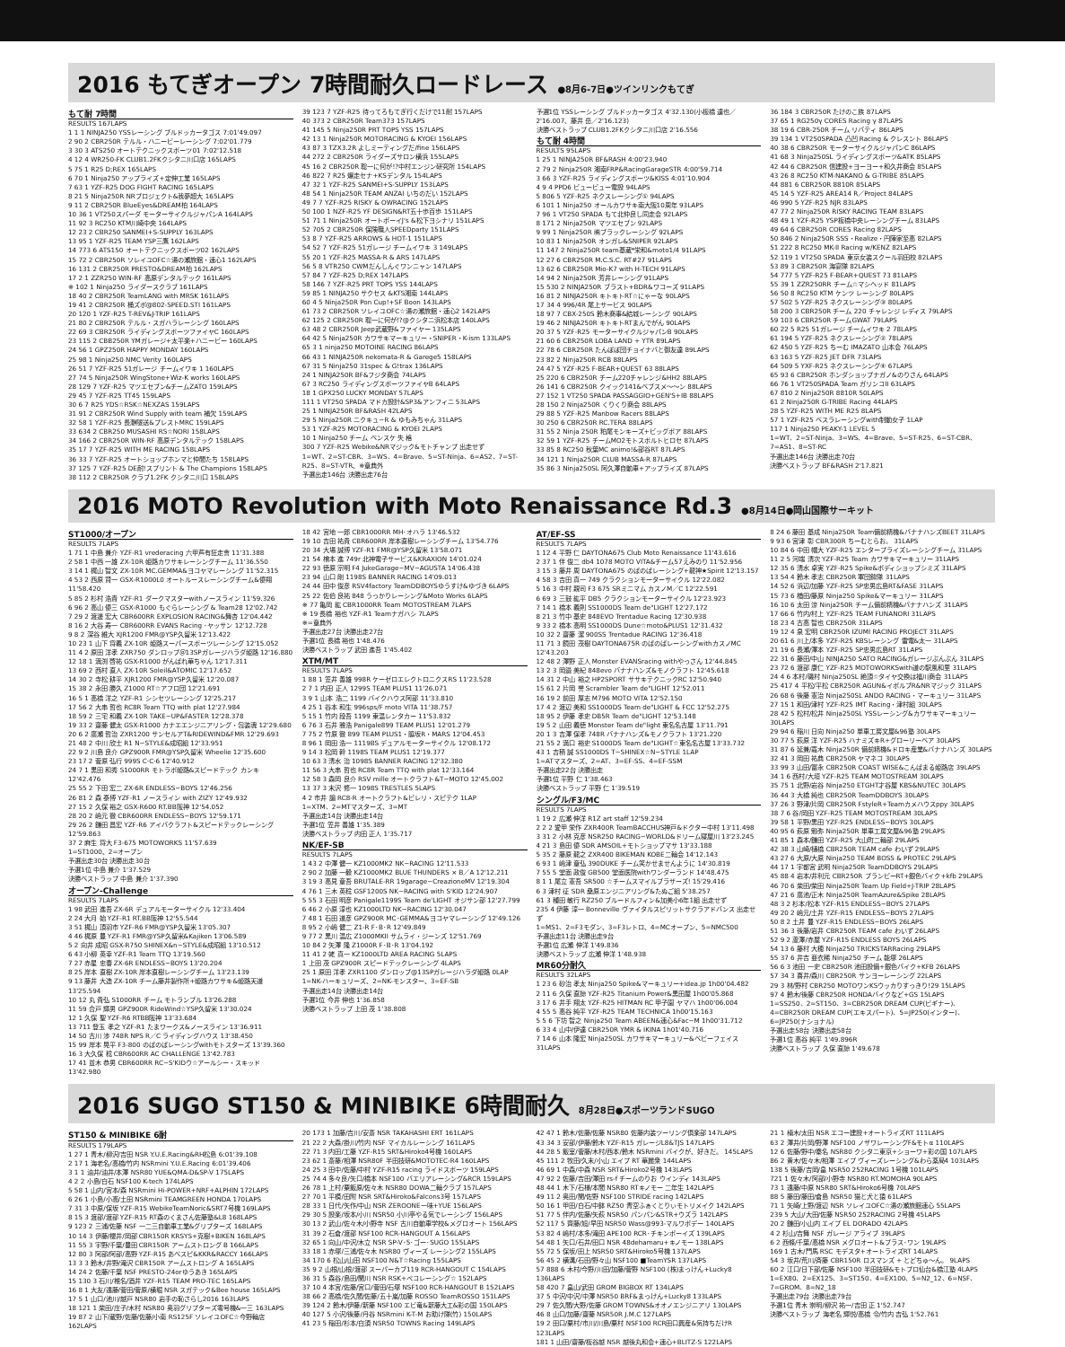2016 もてぎオープン 7時間耐久ロードレース
●8月6-7日●ツインリンクもてぎ
もて耐 7時間
RESULTS 167LAPS 1 1 1 NINJA250 YSSレーシング ブルドッカータゴス 7:01'49.097 2 90 2 CBR250R テルル・ハニービーレーシング 7:02'01.779 3 30 3 ATS250 オートテクニックスポーツ01 7:02'12.518 4 12 4 WR250-FK CLUB1.2FKクシタニ川口店 165LAPS 5 75 1 R25 D;REX 165LAPS 6 70 1 Ninja250 アップライズ+定伸工業 165LAPS 7 63 1 YZF-R25 DOG FIGHT RACING 165LAPS 8 21 5 Ninja250R NRプロジェクト&我夢超大 165LAPS 9 11 2 CBR250R BlueEyes&DREAM柏 164LAPS 10 36 1 VT250スパーダ モーターサイクルジャパンA 164LAPS 11 92 3 RC250 KTM川崎中央 164LAPS 12 23 2 CBR250 SANMEI+S-SUPPLY 163LAPS 13 95 1 YZF-R25 TEAM YSP三鷹 162LAPS 14 773 6 ATS150 オートテクニックスポーツ02 162LAPS 15 72 2 CBR250R ソレイユOFC☆湯の瀬旅館・速心1 162LAPS 16 131 2 CBR250R PRESTO&DREAM柏 162LAPS 17 2 1 ZZR250 WIN-RF 高原デンタルテック 161LAPS ※ 102 1 Ninja250 ライダースクラブ 161LAPS 18 40 2 CBR250R TeamLANG with MRSK 161LAPS 19 41 2 CBR250R 桶ズボ@802-SPEED.STI 161LAPS 20 120 1 YZF-R25 T-REV&J-TRIP 161LAPS 21 80 2 CBR250R テルル・スガハラレーシング 160LAPS 22 69 3 CBR250R ライディングスポーツファイヤC 160LAPS 23 115 2 CBB250R YMガレージ+太平楽+ハニービー 160LAPS 24 56 1 GPZ250R HAPPY MONDAY 160LAPS 25 98 1 Ninja250 NMC Verity 160LAPS 26 51 7 YZF-R25 51ガレージ チームイワキ 1 160LAPS 27 74 5 Ninja250R WingStone+Wiz-K works 160LAPS 28 129 7 YZF-R25 マツエセブン&チームZATO 159LAPS 29 45 7 YZF-R25 TT45 159LAPS 30 6 7 R25 YDS☆RSK☆NEXZAS 159LAPS 31 91 2 CBR250R Wind Supply with team 補欠 159LAPS 32 58 1 YZF-R25 長瀞隧送&プレストMRC 159LAPS 33 634 2 CBR250 MUSASHI RS☆NORI 158LAPS 34 166 2 CBR250R WIN-RF 高原デンタルテック 158LAPS 35 17 7 YZF-R25 WITH ME RACING 158LAPS 36 33 7 YZF-R25 オートショップホンマと仲間たち 158LAPS 37 125 7 YZF-R25 DE耐!スプリント & The Champions 158LAPS 38 112 2 CBR250R クラブ1.2FK クシタニ川口 158LAPS
39 123 7 YZF-R25 待ってろもてぎ行くだけで11耐 157LAPS 40 373 2 CBR250R Team373 157LAPS 41 145 5 Ninja250R PRT TOPS YSS 157LAPS 42 13 1 Ninja250R MOTORACING & KYOEI 156LAPS 43 87 3 TZX3.2R よしミーティングだ/fine 156LAPS 44 272 2 CBR250R ライダーズサロン横浜 155LAPS 45 16 2 CBR250R 聡一に何が!?中村エンジン研究所 154LAPS 46 822 7 R25 爆走セナ+KSデンタル 154LAPS 47 32 1 YZF-R25 SANMEI+S-SUPPLY 153LAPS 48 54 1 Ninja250R TEAM ANZAI いちのだい 152LAPS 49 7 7 YZF-R25 RISKY & OWRACING 152LAPS 50 100 1 NZF-R25 YF DESIGN&RT五十歩百歩 151LAPS 51 71 1 Ninja250R オートボーイJ's &松下ヨシナリ 151LAPS 52 705 2 CBR250R 保険職人SPEEDparty 151LAPS 53 8 7 YZF-R25 ARROWS & HOT-1 151LAPS 54 52 7 YZF-R25 51ガレージ チームイワキ 3 149LAPS 55 20 1 YZF-R25 MASSA-R & ARS 147LAPS 56 5 8 VTR250 CWMだんしんぐワンニャン 147LAPS 57 84 7 YZF-R25 D;REX 147LAPS 58 146 7 YZF-R25 PRT TOPS YSS 144LAPS 59 85 1 NINJA250 サクセス &KTS湘南 144LAPS 60 4 5 Ninja250R Pon Cup!+SF Boon 143LAPS 61 73 2 CBR250R ソレイユOFC☆湯の瀬旅館・速心2 142LAPS 62 125 2 CBR250R 聡一に何が!?@クシタニ浜松本店 140LAPS 63 48 2 CBR250R Jeep武蔵野&ファイヤー 135LAPS 64 42 5 Ninja250R カワサキマーキュリー・SNIPER・K-ism 133LAPS 65 3 1 ninja250 MOTOINE RACING 86LAPS 66 43 1 NINJA250R nekomata-R & Garege5 158LAPS 67 31 5 Ninja250 31spec & G!trax 136LAPS 24 1 NINJA250R BF&フジタ商会 74LAPS 67 3 RC250 ライディングスポーツファイヤB 64LAPS 18 1 GPX250 LUCKY MONDAY 57LAPS 111 1 VT250 SPADA マドカ設計&SP3&アンフィニ 53LAPS 25 1 NINJA250R BF&RASH 42LAPS 29 5 Ninja250R ニクキュ−R & ゆもみちゃん 31LAPS 53 1 YZF-R25 MOTORACING & KYOEI 2LAPS 10 1 Ninja250 チーム ベンスケ 失 格 300 7 YZF-R25 Webike&NRマジック&モトチャンプ 出走せず 1=WT、2=ST-CBR、3=WS、4=Brave、5=ST-Ninja、6=AS2、7=ST-R25、8=ST-VTR、※章典外 予選出走146台 決勝出走76台
予選1位 YSSレーシング ブルドッカータゴス 4'32.130(小板橋 達也／2'16.007、藤井 岳／2'16.123) 決勝ベストラップ CLUB1.2FKクシタニ川口店 2'16.556
もて耐 4時間
RESULTS 95LAPS 1 25 1 NINJA250R BF&RASH 4:00'23.940 2 79 2 Ninja250R 湘南FRP&RacingGarageSTR 4:00'59.714 3 66 3 YZF-R25 ライディングスポーツ&KISS 4:01'10.904 4 9 4 PPD6 ビュービュー電設 94LAPS 5 806 5 YZF-R25 ネクスレーシング① 94LAPS 6 101 1 Ninja250 オールカワサキ南大阪10周年 93LAPS 7 96 1 VT250 SPADA もて北仲良し同走会 92LAPS 8 171 2 Ninja250R マツエセブン 92LAPS 9 99 1 Ninja250R ㈱ブラックレーシング 92LAPS 10 83 1 Ninja250R オンガレ&SNIPER 92LAPS 11 147 2 Ninja250R team基蔵*栄和&moto1/4 91LAPS 12 27 6 CBR250R M.C.S.C. RT#27 91LAPS 13 62 6 CBR250R Mio-K7 with H-TECH 91LAPS 14 94 2 Ninja250R 芳井レーシング 91LAPS 15 530 2 NINJA250R ブラスト+BDR&ワコーズ 91LAPS 16 81 2 NINJA250R キトキトRT☆にゃーな 90LAPS 17 34 4 996/4R 尾上サービス 90LAPS 18 97 7 CBX-250S 鈴木商事&結城レーシング 90LAPS 19 46 2 NINJA250R キトキトRTまんでがん 90LAPS 20 37 5 YZF-R25 モーターサイクルジャパンB 90LAPS 21 60 6 CBR250R LOBA LAND + YTR 89LAPS 22 78 6 CBR250R たんぽぽ団チョイナバと御友達 89LAPS 23 82 2 Ninja250R RCB 88LAPS 24 47 5 YZF-R25 F-BEAR+QUEST 63 88LAPS 25 220 6 CBR250R チーム220チャレンジ&HH2 88LAPS 26 141 6 CBR250R クイック141&ベブスメ〜〜ン 88LAPS 27 152 1 VT250 SPADA PASSAGGIO+GEN'S+IB 88LAPS 28 150 2 Ninja250R くりくり商会 88LAPS 29 88 5 YZF-R25 Manbow Racers 88LAPS 30 250 6 CBR250R RC.TERA 88LAPS 31 55 2 Ninja 250R 粕尾モンキーズ+ビッグボア 88LAPS 32 59 1 YZF-R25 チームMO2モトスポルトヒロセ 87LAPS 33 85 8 RC250 秋葉MC animo!&部谷RT 87LAPS 34 121 1 Ninja250R CLUB MASSA-R 87LAPS 35 86 3 Ninja250SL 阿久澤自動車+アップライズ 87LAPS
36 184 3 CBR250R たけのこ族 87LAPS 37 65 1 RG250γ CORES Racing γ 87LAPS 38 19 6 CBR-250R チーム リバティ 86LAPS 39 134 1 VT250SPADA 凸凹 Racing & クレスント 86LAPS 40 38 6 CBR250R モーターサイクルジャパンC 86LAPS 41 68 3 Ninja250SL ライディングスポーツ&ATK 85LAPS 42 44 6 CBR250R 信建設+ヨーヨー+和久井商会 85LAPS 43 26 8 RC250 KTM-NAKANO & G-TRIBE 85LAPS 44 881 6 CBR250R 8810R 85LAPS 45 14 5 YZF-R25 AREA14 R／Project 84LAPS 46 990 5 YZF-R25 NJR 83LAPS 47 77 2 Ninja250R RISKY RACING TEAM 83LAPS 48 49 1 YZF-R25 YSP板橋中央レーシングチーム 83LAPS 49 64 6 CBR250R CORES Racing 82LAPS 50 846 2 Ninja250R SSS・Realize・円陣家至高 82LAPS 51 222 8 RC250 MK-II Racing w/KENZ 82LAPS 52 119 1 VT250 SPADA 東京女装スクール羽田校 82LAPS 53 89 3 CBR250R 海宴隊 82LAPS 54 777 5 YZF-R25 F-BEAR+QUEST 73 81LAPS 55 39 1 ZZR250RR チーム☆マシヘッド 81LAPS 56 50 8 RC250 KTM ケンツ レーシング 80LAPS 57 502 5 YZF-R25 ネクスレーシング③ 80LAPS 58 200 3 CBR250R チーム 220 チャレンジ レディス 79LAPS 59 103 6 CBR250R チームGWAT 79LAPS 60 22 5 R25 51ガレージ チームイワキ 2 78LAPS 61 194 5 YZF-R25 ネクスレーシング② 78LAPS 62 450 5 YZF-R25 ちーむ IMAZATO 山本会 76LAPS 63 163 5 YZF-R25 JET DFR 73LAPS 64 509 5 YXF-R25 ネクスレーシング④ 67LAPS 65 93 6 CBR250R ホンダショップナガノ&のりさん 64LAPS 66 76 1 VT250SPADA Team ガリンコII 63LAPS 67 810 2 Ninja250R 8810R 50LAPS 61 2 Ninja250R G-TRIBE Racing 44LAPS 28 5 YZF-R25 WITH ME R25 8LAPS 57 1 YZF-R25 ベスラレーシングwith制動女子 1LAP 117 1 Ninja250 PEAKY-1 LEVEL 5 1=WT、2=ST-Ninja、3=WS、4=Brave、5=ST-R25、6=ST-CBR、7=AS1、8=ST-RC 予選出走146台 決勝出走70台 決勝ベストラップ BF&RASH 2'17.821
2016 MOTO Revolution with Moto Renaissance Rd.3
●8月14日●岡山国際サーキット
ST1000/オープン
RESULTS 7LAPS 1 71 1 中島 兼介 YZF-R1 vrederacing 六甲芦有狂走會 11'31.388 2 58 1 中西 一雄 ZX-10R 姫路カワサキレーシングチーム 11'36.550 3 14 1 梶山 智文 ZX-10R MC.GEMMA&ヨコヤマレーシング 11'52.315 4 53 2 西原 賢一 GSX-R1000L0 オートルースレーシングチーム&優翔 11'58.420 5 85 2 杉村 浩貴 YZF-R1 ダークマスターwithノースライン 11'59.326 6 96 2 高山 優三 GSX-R1000 もぐらレーシング & Team28 12'02.742 7 29 2 渡邊 宏大 CBR600RR EXPLOSION RACING&舞杏 12'04.442 8 16 2 大谷 寿一 CBR600RR EVANS Racing ･ヤッサン 12'12.728 9 8 2 深谷 維大 XJR1200 FMR@YSP久留米 12'13.422 10 23 1 山下 将義 ZX-10R 姫路スーパースポーツレーシング 12'15.052 11 4 2 原田 洋孝 ZXR750 ダンロップ＠13SPガレージハラダ姫路 12'16.880 12 18 1 満渕 啓祐 GSX-R1000 がんばれ華ちゃん 12'17.311 13 69 2 西村 直人 ZX-10R Soleil&ATOMIC 12'17.652 14 30 2 寺松 耕平 XJR1200 FMR@YSP久留米 12'20.087 15 38 2 永田 勝久 Z1000 RT☆アフロ団 12'21.691 16 5 1 高橋 洋之 YZF-R1 シシセツレーシング 12'25.217 17 56 2 大串 哲也 RC8R Team TTQ with plat 12'27.984 18 59 2 三宅 和義 ZX-10R TAKE−UP&FASTER 12'28.378 19 33 2 齋藤 健太 GSX-R1000 カナエエンジニアリング・包装魂 12'29.680 20 6 2 廣瀬 哲治 ZXR1200 サンセルアT&RIDEWIND&FMR 12'29.693 21 48 2 中川 欣士 R1 N−STYLE&成昭組 12'33.951 22 9 2 川島 良介 GPZ900R FMR@YSP久留米 Wheelie 12'35.600 23 17 2 菅原 弘行 999S C·C·6 12'40.912 24 7 1 黒田 和秀 S1000RR モトラボ姫路&スピードテック カンキ 12'42.476 25 55 2 下田 宏二 ZX-6R ENDLESS−BOYS 12'46.256 26 81 2 森 泰博 YZF-R1 ノースライン with ZIZY 12'49.932 27 15 2 久保 裕之 GSX-R600 RT.BB阪神 12'54.052 28 20 2 嶋元 徹 CBR600RR ENDLESS−BOYS 12'59.171 29 26 2 鎌田 昌宏 YZF-R6 アイバクラフト&スピードテックレーシング 12'59.863 37 2 麻生 将大 F3-675 MOTOWORKS 11'57.639 1=ST1000、2=オープン 予選出走30台 決勝出走30台 予選1位 中島 兼介 1'37.529 決勝ベストラップ 中島 兼介 1'37.390
オープン-Challenge
RESULTS 7LAPS 1 98 武田 進吾 ZX-6R デュアルモーターサイクル 12'33.404 2 24 大月 始 YZF-R1 RT.BB阪神 12'55.544 3 51 梶山 頂羽市 YZF-R6 FMR@YSP久留米 13'05.307 4 46 梶原 豊 YZF-R1 FMR@YSP久留米&Kajiken 13'06.589 5 2 向井 成昭 GSX-R750 SHINEX&n−STYLE&成昭組 13'10.512 6 43 小柳 英幸 YZF-R1 Team TTQ 13'19.560 7 27 赤星 忠春 ZX-6R ENDLESS−BOYS 13'20.204 8 25 岸本 直樹 ZX-10R 岸本直樹レーシングチーム 13'23.139 9 13 藤井 大造 ZX-10R チーム藤井製作所+姫路カワサキ&姫路天道 13'25.594 10 12 丸 貴弘 S1000RR チーム モトランブル 13'26.288 11 59 合戸 輝男 GPZ900R RideWind☆YSP久留米 13'30.024 12 1 久保 聖 YZF-R6 RTBB阪神 13'33.684 13 711 登玉 孝之 YZF-R1 たまワークス&ノースライン 13'36.911 14 50 古川 渉 748R NPS R／C ライディングハウス 13'38.450 15 99 岸本 晃平 F3-800 のばのばレーシングwithモトスターズ 13'39.360 16 3 大久保 稔 CBR600RR AC CHALLENGE 13'42.783 17 41 並木 恭男 CBR600RR RC−S'KIDウ☆アールシー・スキッド 13'42.980
18 42 宮地 一郎 CBR1000RR MH･オハラ 13'46.532 19 10 吉田 祐貴 CBR600RR 岸本直樹レーシングチーム 13'54.776 20 34 大場 誠博 YZF-R1 FMR@YSP久留米 13'58.071 21 54 檜本 進 749r 北神電子サービス&KRAXION 14'01.024 22 93 徳原 宗明 F4 JukeGarage−MV−AGUSTA 14'06.438 23 94 山口 剛 1198S BANNER RACING 14'09.013 24 44 田中 俊彦 RSV4factory TeamDDBOYSゆうすけ&ゆづき 6LAPS 25 22 佐伯 良祐 848 うっかりレーシング&Moto Works 6LAPS ※ 77 亀岡 紘 CBR1000RR Team MOTOSTREAM 7LAPS ※ 19 長橋 裕也 YZF-R1 Teamナガハシ 7LAPS ※=章典外 予選出走27台 決勝出走27台 予選1位 長橋 裕也 1'48.476 決勝ベストラップ 武田 進吾 1'45.402
XTM/MT
RESULTS 7LAPS 1 88 1 笠井 善雄 998R ケーゼロエレクトロニクスRS 11'23.528 2 7 1 内田 正人 1299S TEAM PLUS1 11'26.071 3 9 1 山本 浩二 1199 バイクハウス阿部 11'33.810 4 25 1 谷本 和生 996sps/F moto VITA 11'38.757 5 15 1 竹内 段吾 1199 東温レンタカー 11'53.832 6 76 3 石井 雅浩 Panigale899 TEAM PLUS1 12'01.279 7 75 2 竹原 徹 899 TEAM PLUS1・脇坂R・MARS 12'04.453 8 96 1 岡田 浩一 1119BS デュアルモーターサイクル 12'08.172 9 14 3 松岡 幹 1198S TEAM PLUS1 12'19.377 10 63 3 清水 治 1098S BANNER RACING 12'32.380 11 56 3 大串 哲也 RC8R Team TTQ with plat 12'33.164 12 58 3 森岡 良介 RSV mille オートクラフト&T−MOTO 12'45.002 13 37 3 末沢 修一 1098S TRESTLES 5LAPS 4 2 市井 諭 RC8-R オートクラフト&ビレリ・スピテク 1LAP 1=XTM、2=MTマスターズ、3=MT 予選出走14台 決勝出走14台 予選1位 笠井 善雄 1'35.389 決勝ベストラップ 内田 正人 1'35.717
NK/EF-SB
RESULTS 7LAPS 1 43 2 中澤 健一 KZ1000MK2 NK−RACING 12'11.533 2 90 2 加藤 一毅 KZ1000MK2 BLUE THUNDERS × B／A 12'12.211 3 19 3 高見 章吾 BRUTALE-RR 19garage−CreazioneMV 12'19.304 4 76 1 三木 英稔 GSF1200S NK−RACING with S'KID 12'24.907 5 55 3 石田 明彦 Panigale1199S Team de'LIGHT オジサン部 12'27.799 6 46 2 小原 淳也 KZ1000LTD NK−RACING 12'30.047 7 48 1 石田 道彦 GPZ900R MC･GEMMA&ヨコヤマレーシング 12'49.126 8 95 2 小嶋 健二 Z1-R F･B･R 12'49.849 9 77 2 黒川 温広 Z1000MKII サムライ・ジーンズ 12'51.769 10 84 2 矢澤 隆 Z1000R F･B･R 13'04.192 11 41 2 姥 真一 KZ1000LTD AREA RACING 5LAPS 1 上田 茂 GPZ900R スピードテックレーシング 4LAPS 25 1 原田 洋孝 ZXR1100 ダンロップ@13SPガレージハラダ姫路 0LAP 1=NK-ハーキュリーズ、2=NK-モンスター、3=EF-SB 予選出走14台 決勝出走14台 予選1位 今井 伸也 1'36.858 決勝ベストラップ 上田 茂 1'38.808
AT/EF-SS
RESULTS 7LAPS 1 12 4 平野 仁 DAYTONA675 Club Moto Renaissance 11'43.616 2 37 1 伴 俊二 db4 1078 MOTO VITA&チーム57えみのり 11'52.956 3 15 3 藤井 周 DAYTONA675 のばのばレーシング+龍神★Spirit 12'13.157 4 58 3 吉田 真一 749 クラクションモーターサイクル 12'22.082 5 16 3 中村 親司 F3 675 SRミニマム カスノM／C 12'22.591 6 69 3 三鼓 紘平 DB5 クラクションモーターサイクル 12'23.923 7 14 1 橋本 義則 SS1000DS Team de"LIGHT 12'27.172 8 21 3 竹中 基史 848EVO Trentadue Racing 12'30.938 9 33 2 橋本 高明 SS1000DS Dune☆moto&PLUS1 12'31.432 10 32 2 齋藤 潔 900SS Trentadue RACING 12'36.418 11 71 3 鏡田 茂樹 DAYTONA675R のばのばレーシングwithカスノMC 12'43.203 12 48 2 澤野 正人 Monster EVANSracing withやっさん 12'44.845 13 2 3 岡邉 美紀 848evo バナナハンズ&モノクラフト 12'45.618 14 31 2 中山 裕之 HP2SPORT ササキテクニックRC 12'50.940 15 61 2 片岡 誉 Scrambler Team de"LIGHT 12'52.011 16 19 2 前田 厚志 M796 MOTO VITA 12'52.150 17 4 2 渡辺 美和 SS1000DS Team de"LIGHT & FCC 12'52.275 18 95 2 伊藤 孝史 DB5R Team de"LIGHT 12'53.148 19 5 2 山田 義徳 Monster Team de"light 東名名古屋 13'11.791 20 1 3 吉澤 保孝 748R バナナハンズ&モノクラフト 13'21.220 21 55 2 満口 裕史 S1000DS Team de"LIGHT☆東名名古屋 13'33.732 43 1 吉積 誠 SS1000DS T−SHINEX☆N−STYLE 1LAP 1=ATマスターズ、2=AT、3=EF-SS、4=EF-SSM 予選出走22台 決勝出走 予選1位 平野 仁 1'38.463 決勝ベストラップ 平野 仁 1'39.519
シングル/F3/MC
RESULTS 7LAPS 1 19 2 広瀬 伸洋 R1Z art staff 12'59.234 2 2 2 愛甲 栄作 ZXR400R TeamBACCHUS神戸&ドクター中村 13'11.498 3 31 2 小林 克彦 NSR250 RACING−WORLD&ドリーム寝屋川 13'23.245 4 21 3 島田 優 SDR AMSOIL+モトショップマサ 13'33.188 5 35 2 藤原 龍之 ZXR400 BIKEMAN KOBE二輪会 14'12.143 6 93 1 嶋津 章弘 390DUKE チーム笑かせませんように 14'30.819 7 55 5 堂面 政俊 GB500 堂面医院withワンダーランド 14'48.475 8 1 1 尾立 憲吾 SR500 ☆チームスマイルブラザーズ! 15'29.416 6 3 津村 征 SDR 桑原エンジニアリング&たぬご組 5'38.257 61 3 種田 敏行 RZ250 ブルードルフィン&加美小6年1組 出走せず 235 4 伊藤 淳一 Bonneville ヴァイタルスピリットサクラアドバンス 出走せず 1=MS1、2=F3モダン、3=F3レトロ、4=MCオープン、5=NMC500 予選出走11台 決勝出走9台 予選1位 広瀬 伸洋 1'49.836 決勝ベストラップ 広瀬 伸洋 1'48.938
MR60分耐久
RESULTS 32LAPS 1 23 6 砂治 孝太 Ninja250 Spike&マーキュリー+idea.jp 1h00'04.482 2 11 6 久保 直諒 YZF-R25 Titanium Power&黒田屋 1h00'05.868 3 17 6 井手 翔太 YZF-R25 HITMAN RC 甲子園 ヤマハ 1h00'06.004 4 55 5 高谷 純平 YZF-R25 TEAM TECHNICA 1h00'15.163 5 5 6 下坊 智之 Ninja250 Team ABEEN&速心&Fac−M 1h00'31.712 6 33 4 山中/伊達 CBR250R YMR & IKINA 1h01'40.716 7 14 6 山本 隆宏 Ninja250SL カワサキマーキュリー&ベビーフェイス 31LAPS
8 24 6 藤田 基成 Ninja250R Team備前精機&バナナハンズBEET 31LAPS 9 93 6 宮津 彰 CBR300R ちーむとらお。 31LAPS 10 84 6 中田 帽大 YZF-R25 エンタープライズレーシングチーム 31LAPS 11 2 5 河端 清次 YZF-R25 Team カワサキマーキュリー 31LAPS 12 35 6 清水 卓実 YZF-R25 Spike&ボディショップシミズ 31LAPS 13 54 4 鈴木 孝志 CBR250R 軍団鉾隊 31LAPS 14 52 6 浜辺/加藤 YZF-R25 SP忠男広島RT&FASE 31LAPS 15 73 6 楢田/藤原 Ninja250 Spike&マーキュリー 31LAPS 16 10 6 太田 涼 Ninja250R チーム備前精機&バナナハンズ 31LAPS 17 66 6 竹内/村上 YZF-R25 TEAM FUNANORI 31LAPS 18 23 4 古高 智也 CBR250R 31LAPS 19 12 4 泉 宏明 CBR250R IZUMI RACING PROJECT 31LAPS 20 61 6 川上/本多 YZF-R25 KBSレーシング 雷電&太一 31LAPS 21 19 6 長瀬/澤本 YZF-R25 SP忠男広島RT 31LAPS 22 31 6 藤田/中山 NINJA250 SATO RACING&ガレージぷんぷん 31LAPS 23 72 6 渡部 康仁 YZF-R25 MOTOWORKSwith道の駅風和里 31LAPS 24 4 6 本村/磯村 Ninja250SL 絶頂☆タイヤ交換は福川商会 31LAPS 25 417 4 平松/平松 CBR250R AGUN&イボルブR&NRマジック 31LAPS 26 68 6 後藤 憲治 Ninja250SL ANDO RACING・マーキュリー 31LAPS 27 15 1 和田/津村 YZF-R25 IMT Racing・津村組 30LAPS 28 42 5 松村/松井 Ninja250SL YSSレーシング&カワサキマーキュリー 30LAPS 29 94 6 稲川 日向 Ninja250 単車工房文屋&96塾 30LAPS 30 77 5 萩原 洋 YZF-R25 ハナミズキR+グローリーベア 30LAPS 31 87 6 延兼/嘉木 Ninja250R 備前精機&ドロキ産業&バナナハンズ 30LAPS 32 41 3 岡田 祐典 CBR250R ヤマネコ 30LAPS 33 99 3 山田/冨永 CBR250R COAST WISE&こんぱまる姫路店 39LAPS 34 1 6 西村/大垣 YZF-R25 TEAM MOTOSTREAM 30LAPS 35 75 1 北野/岩谷 Ninja250 ETGHT才谷屋 KBS&NUTEC 30LAPS 36 44 3 大橋 純也 CBR250R TeamDDBOYS 30LAPS 37 26 3 野津/片岡 CBR250R FstyleR+Teamカメハウスppy 30LAPS 38 7 6 谷/岡田 YZF-R25 TEAM MOTOSTREAM 30LAPS 39 58 1 平野/黒田 YZF-R25 ENDLESS−BOYS 30LAPS 40 95 6 萩原 魁弥 Ninja250R 単車工房文屋&96塾 29LAPS 41 85 1 森本/鎌田 YZF-R25 大山町二輪部 29LAPS 42 38 3 山崎/樋橋 CBR250R TEAM cafe わいず 29LAPS 43 27 6 大原/大原 Ninja250 TEAM BOSS & PROTEC 29LAPS 44 17 1 宇都宮 武明 Ninja250R TeamDDBOYS 29LAPS 45 88 4 岩本/井利元 CBR250R プランビーRT+銀色バイク+kfb 29LAPS 46 70 6 柴田/柴田 Ninja250R Team Up Field+J-TRIP 28LAPS 47 21 6 廣池/正木 Ninja250R TeamAzure&Spike 28LAPS 48 3 2 杉本/松本 YZF-R15 ENDLESS−BOYS 27LAPS 49 20 2 嶋元/土井 YZF-R15 ENDLESS−BOYS 27LAPS 50 8 2 土井 豊 YZF-R15 ENDLESS−BOYS 26LAPS 51 36 3 後藤/岩井 CBR250R TEAM cafe わいず 26LAPS 52 9 2 蘆澤/赤屋 YZF-R15 ENDLESS BOYS 26LAPS 54 13 6 藤村 大穂 Ninja250 TRICKSTARRacing 29LAPS 55 37 6 井吉 亜衣稀 Ninja250 チーム 能塚 26LAPS 56 6 3 池田 一史 CBR250R 池田設備+銀色バイク+KFB 26LAPS 57 34 3 喜井/森川 CBR250R サンヨーレーシング 22LAPS 29 3 林/野村 CBR250 MOTOワンKSウッカりすっきり!29 15LAPS 97 4 鈴木/後藤 CBR250R HONDAバイクなど+GS 15LAPS 1=SS250、2=ST150、3=CBR250R DREAM CUP(ビギナー)、4=CBR250R DREAM CUP(エキスパート)、5=JP250(インター)、6=JP250(ナショナル) 予選出走58台 決勝出走58台 予選1位 高谷 純平 1'49.896R 決勝ベストラップ 久保 直諒 1'49.678
2016 SUGO ST150 & MINIBIKE 6時間耐久
8月28日●スポーツランドSUGO
ST150 & MINIBIKE 6耐
RESULTS 179LAPS 1 27 1 青木/柳沢/吉田 NSR Y.U.E.Racing&RH松島 6:01'39.108 2 17 1 海老名/高橋/竹内 NSRmini Y.U.E.Racing 6:01'39.406 3 1 1 油井/油井/本澤 NSR80 YUE&QMA-D&SP-V 175LAPS 4 2 2 小島/白石 NSF100 K-tech 174LAPS 5 58 1 山内/宮本/森 NSRmini Hi-POWER+NRF+ALPHIN 172LAPS 6 26 1 小島/小高/土田 NSRmini TEAMGREEN HONDA 170LAPS 7 31 3 中原/保坂 YZF-R15 WebikeTeamNoric&SRT7号機 169LAPS 8 15 3 渡部/渡部 YZF-R15 RT森のくまさん佐藤塾&L8 168LAPS 9 123 2 三浦/佐藤 NSF 一二三自動車工業&グリプターズ 168LAPS 10 14 3 伊藤/櫻井/岡部 CBR150R KRSYS+克樹+BIKEN 168LAPS 11 55 3 宇野/千葉/豊田 CBR150R アームストロング B 166LAPS 12 80 3 阿部/阿部/高野 YZF-R15 あべスピ&KKR&RACCY 166LAPS 13 3 3 鈴木/井野/滝沢 CBR150R アームストロング A 165LAPS 14 24 2 佐藤/千葉 NSF PRESTO-24orゆうあき 165LAPS 15 130 3 石川/椎名/酒井 YZF-R15 TEAM PRO-TEC 165LAPS 16 8 1 大友/遠藤/菅田/菅原/横堀 NSR スガテック&Bee house 165LAPS 17 5 1 山口/池川/越戸 NSR80 岩手の恥さらし2016 163LAPS 18 121 1 柴田/庄子/木村 NSR80 奥羽グリプターズ零号機&一三 163LAPS 19 87 2 山下/蔵野/佐藤/佐藤/小南 RS125F ソレイユOFC☆今野輪店 162LAPS
20 173 1 加藤/吉川/安斎 NSR TAKAHASHI ERT 161LAPS 21 22 2 大森/掛川/竹内 NSF マイカルレーシング 161LAPS 22 71 3 内田/工藤 YZF-R15 SRT&Hiroko4号機 160LAPS 23 62 1 斎藤/相澤 NSR80F 半田技研&MOTOTEC-R4 160LAPS 24 25 3 田中/佐藤/中村 YZF-R15 racing ライドスポーツ 159LAPS 25 74 4 多々良/矢口/橋本 NSF100 バエリアレーシング&RCR 159LAPS 26 78 1 上村/粟飯原/佐々木 NSR80 DOWA二輪クラブ 157LAPS 27 70 1 平模/田附 NSR SRT&Hiroko&Falcons3号 157LAPS 28 33 1 日代/矢作/中山 NSR ZEROONE一味+YUE 156LAPS 29 30 5 設楽/坂本/小川 NSR50 小川亭やる気でレーシング 156LAPS 30 13 2 武山/佐々木/小野寺 NSF 古川自動車学校&メグロオート 156LAPS 31 39 2 石倉/渡部 NSF100 RCR-HANGOUT A 156LAPS 32 65 1 向山/中沢/木立 NSR SP-V･5･ゴー･SUGO 155LAPS 33 18 1 赤塚/三浦/佐々木 NSR80 ヴィーズ レーシング2 155LAPS 34 170 6 松山/山田 NSF100 N&T☆Racing 155LAPS 35 9 2 山根/山根/渡部 スーパーカブ119 RCR-HANGOUT C 154LAPS 36 31 5 森谷/島田/関川 NSR RSK+ペコレーシング☆ 152LAPS 37 10 4 本宮/佐藤/宮口/菅田/石塚 NSF100 RCR-HANGOUT B 152LAPS 38 66 2 高橋/佐久間/佐藤/五十嵐/加藤 ROSSO TeamROSSO 151LAPS 39 124 2 鈴木/伊藤/新藤 NSF100 エビ竜&新藤大工&彩の国 150LAPS 40 127 5 小沢/後藤/丹谷 NSRmini K-T-M お助け隊(竹) 150LAPS 41 23 5 稲田/杉本/白須 NSR50 TOWNS Racing 149LAPS
42 47 1 鈴木/佐藤/佐藤 NSR80 佐藤内装ツーリング倶楽部 147LAPS 43 34 3 安部/伊藤/鈴木 YZF-R15 ガレージL8&TJS 147LAPS 44 28 5 飯室/菅藤/木村/西本/鈴木 NSRmini バイクが、好きだ。 145LAPS 45 111 2 牧田/久末/小山 エイプ RT 華麗衆 144LAPS 46 69 1 中森/中森 NSR SRT&Hiroko2号機 143LAPS 47 92 2 佐藤/吉田/澤田 rs-f チームのりお ウインディ 143LAPS 48 44 1 木下/石様/本間 NSR80 RTキノモー 二年生 142LAPS 49 11 2 奥田/関/佐野 NSF100 STRIDE racing 142LAPS 50 16 1 甲田/白石/中鉢 RZ50 青空ふぁくとりぃモトリメイク 142LAPS 51 77 5 伴内/佐藤/矢萩 NSR50 パンパン&STR+ウズラ 142LAPS 52 117 5 齊藤/旭/早田 NSR50 Wass@993-マルワボデー 140LAPS 53 82 4 嶋村/本多/滝田 APE100 RCR･チキンボーイズ 139LAPS 54 48 1 矢口/石井/田口 NSR 48dehamaru+キノモー 138LAPS 55 72 5 保坂/田上 NSR50 SRT&Hiroko5号機 137LAPS 56 45 2 横溝/石田/野々山 NSF100 ■TeamYSR 137LAPS 57 888 6 木村/今野/川田/加藤/菅野 NSF100 (株)まっけん+Lucky8 136LAPS 58 420 7 畠山/武田 GROM BIGBOX RT 134LAPS 37 5 中沢/中沢/中澤 NSR50 BRF&まっけん+Lucky8 133LAPS 29 7 佐久間/大野/佐藤 GROM TOWNS&オオノエンジニアリ 130LAPS 46 8 山口/加藤/齋藤 NSR50R J.M.C 127LAPS 19 2 田口/粟村/市川/川島/粟村 NSF100 RCR田口興産&気持ちだけR 123LAPS 181 1 山田/齋藤/板谷越 NSR 越後丸和会+速心+BLITZ-S 122LAPS
21 1 楠木/太田 NSR エコー建設+オートライズRT 111LAPS 63 2 澤井/片岡/野澤 NSF100 ノザワレーシングF&モトα 110LAPS 12 6 佐藤/野中/秦名 NSR80 クシタニ東京+ショーワ+彩の国 107LAPS 86 2 黄木/佐々木/相澤 エイプ ヴィーズレーシング&わら薬局4 103LAPS 138 5 後藤/吉岡/畠 NSR50 252RACING 1号機 101LAPS 721 1 佐々木/阿部/小野寺 NSR80 RT.MOMOHA 90LAPS 73 1 遠藤/中原 NSR80 SRT&Hiroko6号機 70LAPS 88 5 藤田/藤田/倉島 NSR50 猫と犬と猿 61LAPS 71 1 矢崎/上野/渡辺 NSR ソレイユOFC☆湯の瀬旅館速心 55LAPS 239 5 大山/大田/佐藤 NSR50 252RACING 2号機 45LAPS 20 2 鎌田/小山内 エイプ EL DORADO 42LAPS 4 2 杉山/吉舞 NSF ガレージ アライブ 39LAPS 6 2 西條/千葉/高橋 NSR メグロオート&プラス･ワン 19LAPS 169 1 古木/門馬 RSC モデスタ+オートライズRT 14LAPS 54 3 坂井/荒川/斉藤 CBR150R ロスマンズ + とどちゅ〜ん。 9LAPS 60 2 江口/日下部/佐藤 NSF100 半田技研&モトプロ仙台&橋江塾 4LAPS 1=EX80、2=EX125、3=ST150、4=EX100、5=N2_12、6=NSF、7=GROM、8=N2_18 予選出走79台 決勝出走79台 予選1位 青木 崇明/柳沢 祐一/吉田 正 1'52.747 決勝ベストラップ 海老名 輝悦/高橋 令/竹内 吉弘 1'52.761